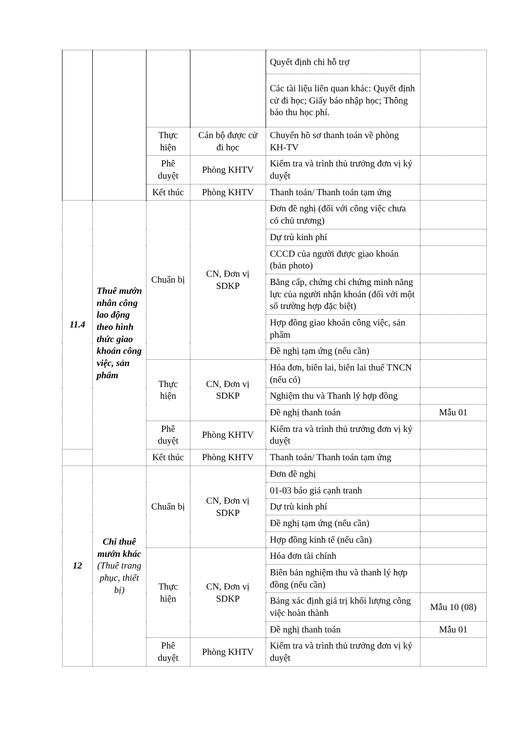| | | | | Quyết định chi hỗ trợ | |
| | | | | Các tài liệu liên quan khác: Quyết định cử đi học; Giấy báo nhập học; Thông báo thu học phí. | |
| | | Thực hiện | Cán bộ được cử đi học | Chuyển hồ sơ thanh toán về phòng KH-TV | |
| | | Phê duyệt | Phòng KHTV | Kiểm tra và trình thủ trưởng đơn vị ký duyệt | |
| | | Kết thúc | Phòng KHTV | Thanh toán/ Thanh toán tạm ứng | |
| 11.4 | Thuê mướn nhân công lao động theo hình thức giao khoán công việc, sản phẩm | Chuẩn bị | CN, Đơn vị SDKP | Đơn đề nghị (đối với công việc chưa có chủ trương) | |
| | | | | Dự trù kinh phí | |
| | | | | CCCD của người được giao khoán (bản photo) | |
| | | | | Bằng cấp, chứng chỉ chứng minh năng lực của người nhận khoán (đối với một số trường hợp đặc biệt) | |
| | | | | Hợp đồng giao khoán công việc, sản phẩm | |
| | | | | Đề nghị tạm ứng (nếu cần) | |
| | | Thực hiện | CN, Đơn vị SDKP | Hóa đơn, biên lai, biên lai thuế TNCN (nếu có) | |
| | | | | Nghiệm thu và Thanh lý hợp đồng | |
| | | | | Đề nghị thanh toán | Mẫu 01 |
| | | Phê duyệt | Phòng KHTV | Kiểm tra và trình thủ trưởng đơn vị ký duyệt | |
| | | Kết thúc | Phòng KHTV | Thanh toán/ Thanh toán tạm ứng | |
| 12 | Chi thuê mướn khác (Thuê trang phục, thiết bị) | Chuẩn bị | CN, Đơn vị SDKP | Đơn đề nghị | |
| | | | | 01-03 báo giá cạnh tranh | |
| | | | | Dự trù kinh phí | |
| | | | | Đề nghị tạm ứng (nếu cần) | |
| | | | | Hợp đồng kinh tế (nếu cần) | |
| | | Thực hiện | CN, Đơn vị SDKP | Hóa đơn tài chính | |
| | | | | Biên bản nghiệm thu và thanh lý hợp đồng (nếu cần) | |
| | | | | Bảng xác định giá trị khối lượng công việc hoàn thành | Mẫu 10 (08) |
| | | | | Đề nghị thanh toán | Mẫu 01 |
| | | Phê duyệt | Phòng KHTV | Kiểm tra và trình thủ trưởng đơn vị ký duyệt | |